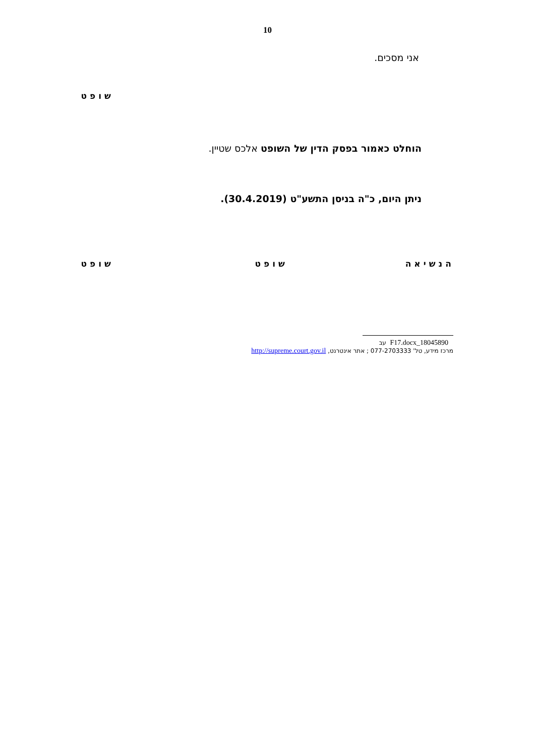10
אני מסכים.
שופט
הוחלט כאמור בפסק הדין של השופט אלכס שטיין.
ניתן היום, כ"ה בניסן התשע"ט (30.4.2019).
הנשיאה שופט שופט
18045890_F17.docx עב
מרכז מידע, טל' 077-2703333 ; אתר אינטרנט, http://supreme.court.gov.il